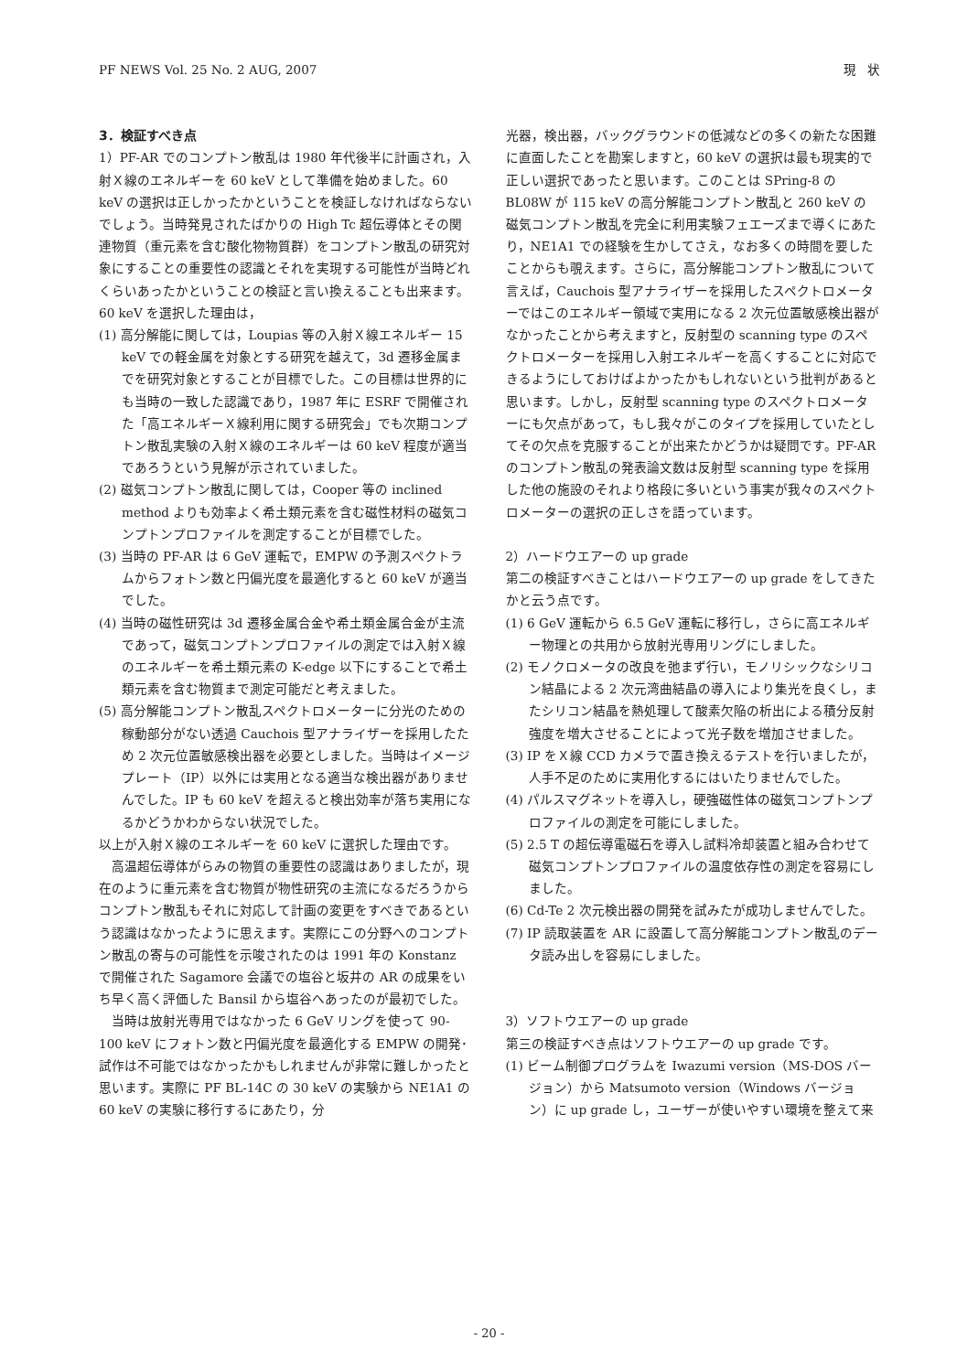PF NEWS Vol. 25 No. 2 AUG, 2007 現　状
3．検証すべき点
1）PF-AR でのコンプトン散乱は 1980 年代後半に計画され，入射Ｘ線のエネルギーを 60 keV として準備を始めました。60 keV の選択は正しかったかということを検証しなければならないでしょう。当時発見されたばかりの High Tc 超伝導体とその関連物質（重元素を含む酸化物物質群）をコンプトン散乱の研究対象にすることの重要性の認識とそれを実現する可能性が当時どれくらいあったかということの検証と言い換えることも出来ます。
60 keV を選択した理由は，
(1) 高分解能に関しては，Loupias 等の入射Ｘ線エネルギー 15 keV での軽金属を対象とする研究を越えて，3d 遷移金属までを研究対象とすることが目標でした。この目標は世界的にも当時の一致した認識であり，1987 年に ESRF で開催された「高エネルギーＸ線利用に関する研究会」でも次期コンプトン散乱実験の入射Ｘ線のエネルギーは 60 keV 程度が適当であろうという見解が示されていました。
(2) 磁気コンプトン散乱に関しては，Cooper 等の inclined method よりも効率よく希土類元素を含む磁性材料の磁気コンプトンプロファイルを測定することが目標でした。
(3) 当時の PF-AR は 6 GeV 運転で，EMPW の予測スペクトラムからフォトン数と円偏光度を最適化すると 60 keV が適当でした。
(4) 当時の磁性研究は 3d 遷移金属合金や希土類金属合金が主流であって，磁気コンプトンプロファイルの測定では入射Ｘ線のエネルギーを希土類元素の K-edge 以下にすることで希土類元素を含む物質まで測定可能だと考えました。
(5) 高分解能コンプトン散乱スペクトロメーターに分光のための稼動部分がない透過 Cauchois 型アナライザーを採用したため 2 次元位置敏感検出器を必要としました。当時はイメージプレート（IP）以外には実用となる適当な検出器がありませんでした。IP も 60 keV を超えると検出効率が落ち実用になるかどうかわからない状況でした。
以上が入射Ｘ線のエネルギーを 60 keV に選択した理由です。
　高温超伝導体がらみの物質の重要性の認識はありましたが，現在のように重元素を含む物質が物性研究の主流になるだろうからコンプトン散乱もそれに対応して計画の変更をすべきであるという認識はなかったように思えます。実際にこの分野へのコンプトン散乱の寄与の可能性を示唆されたのは 1991 年の Konstanz で開催された Sagamore 会議での塩谷と坂井の AR の成果をいち早く高く評価した Bansil から塩谷へあったのが最初でした。
　当時は放射光専用ではなかった 6 GeV リングを使って 90-100 keV にフォトン数と円偏光度を最適化する EMPW の開発･試作は不可能ではなかったかもしれませんが非常に難しかったと思います。実際に PF BL-14C の 30 keV の実験から NE1A1 の 60 keV の実験に移行するにあたり，分
光器，検出器，バックグラウンドの低減などの多くの新たな困難に直面したことを勘案しますと，60 keV の選択は最も現実的で正しい選択であったと思います。このことは SPring-8 の BL08W が 115 keV の高分解能コンプトン散乱と 260 keV の磁気コンプトン散乱を完全に利用実験フェエーズまで導くにあたり，NE1A1 での経験を生かしてさえ，なお多くの時間を要したことからも覗えます。さらに，高分解能コンプトン散乱について言えば，Cauchois 型アナライザーを採用したスペクトロメーターではこのエネルギー領域で実用になる 2 次元位置敏感検出器がなかったことから考えますと，反射型の scanning type のスペクトロメーターを採用し入射エネルギーを高くすることに対応できるようにしておけばよかったかもしれないという批判があると思います。しかし，反射型 scanning type のスペクトロメーターにも欠点があって，もし我々がこのタイプを採用していたとしてその欠点を克服することが出来たかどうかは疑問です。PF-AR のコンプトン散乱の発表論文数は反射型 scanning type を採用した他の施設のそれより格段に多いという事実が我々のスペクトロメーターの選択の正しさを語っています。
2）ハードウエアーの up grade
第二の検証すべきことはハードウエアーの up grade をしてきたかと云う点です。
(1) 6 GeV 運転から 6.5 GeV 運転に移行し，さらに高エネルギー物理との共用から放射光専用リングにしました。
(2) モノクロメータの改良を弛まず行い，モノリシックなシリコン結晶による 2 次元湾曲結晶の導入により集光を良くし，またシリコン結晶を熱処理して酸素欠陥の析出による積分反射強度を増大させることによって光子数を増加させました。
(3) IP をＸ線 CCD カメラで置き換えるテストを行いましたが，人手不足のために実用化するにはいたりませんでした。
(4) パルスマグネットを導入し，硬強磁性体の磁気コンプトンプロファイルの測定を可能にしました。
(5) 2.5 T の超伝導電磁石を導入し試料冷却装置と組み合わせて磁気コンプトンプロファイルの温度依存性の測定を容易にしました。
(6) Cd-Te 2 次元検出器の開発を試みたが成功しませんでした。
(7) IP 読取装置を AR に設置して高分解能コンプトン散乱のデータ読み出しを容易にしました。
3）ソフトウエアーの up grade
第三の検証すべき点はソフトウエアーの up grade です。
(1) ビーム制御プログラムを Iwazumi version（MS-DOS バージョン）から Matsumoto version（Windows バージョン）に up grade し，ユーザーが使いやすい環境を整えて来
- 20 -